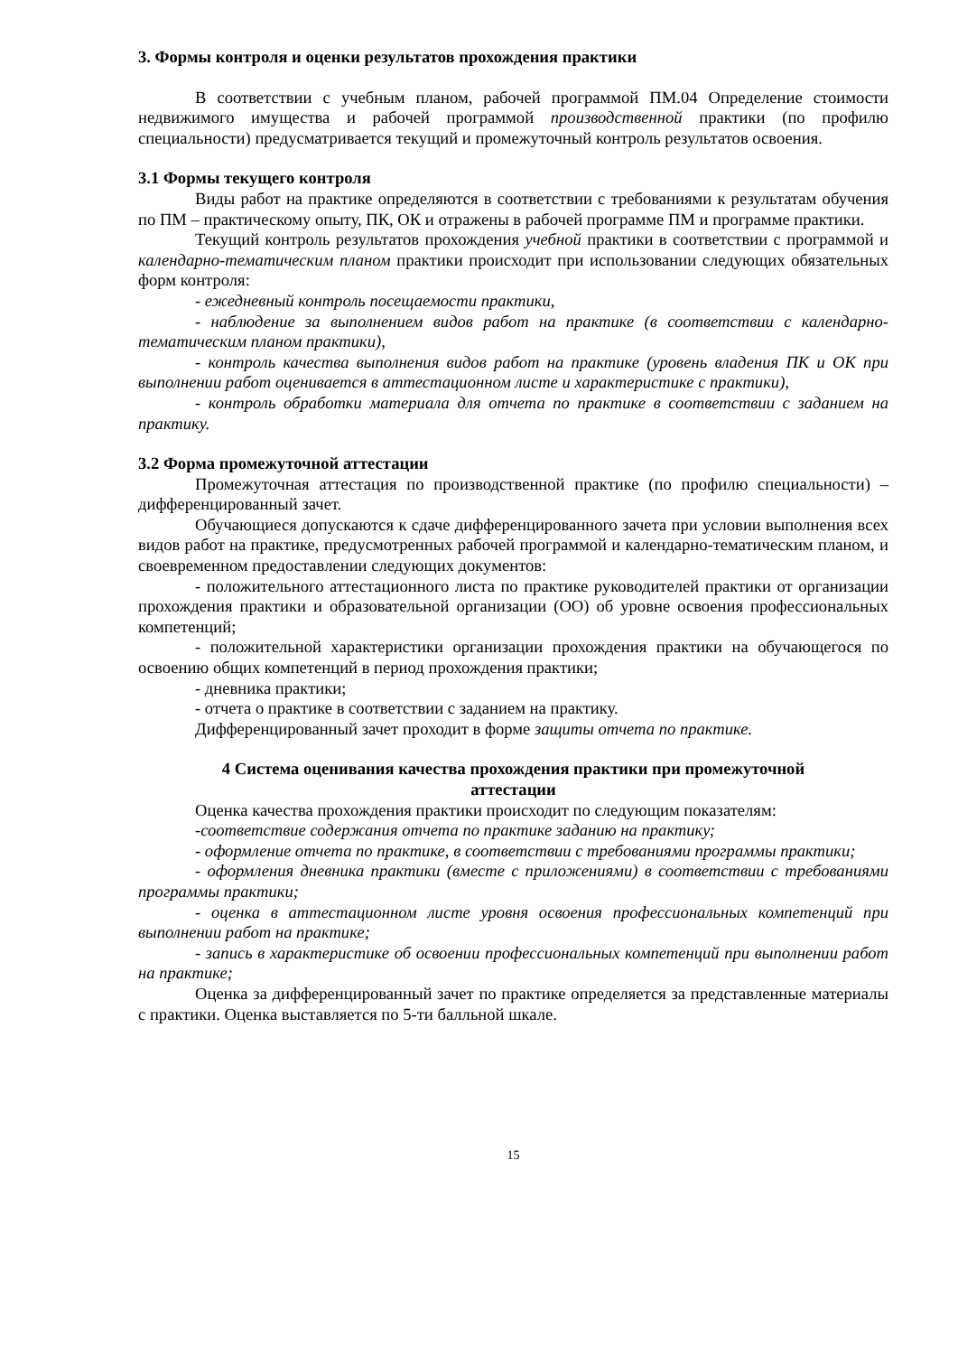3. Формы контроля и оценки результатов прохождения практики
В соответствии с учебным планом, рабочей программой ПМ.04 Определение стоимости недвижимого имущества и рабочей программой производственной практики (по профилю специальности) предусматривается текущий и промежуточный контроль результатов освоения.
3.1 Формы текущего контроля
Виды работ на практике определяются в соответствии с требованиями к результатам обучения по ПМ – практическому опыту, ПК, ОК и отражены в рабочей программе ПМ и программе практики.
Текущий контроль результатов прохождения учебной практики в соответствии с программой и календарно-тематическим планом практики происходит при использовании следующих обязательных форм контроля:
- ежедневный контроль посещаемости практики,
- наблюдение за выполнением видов работ на практике (в соответствии с календарно-тематическим планом практики),
- контроль качества выполнения видов работ на практике (уровень владения ПК и ОК при выполнении работ оценивается в аттестационном листе и характеристике с практики),
- контроль обработки материала для отчета по практике в соответствии с заданием на практику.
3.2 Форма промежуточной аттестации
Промежуточная аттестация по производственной практике (по профилю специальности) – дифференцированный зачет.
Обучающиеся допускаются к сдаче дифференцированного зачета при условии выполнения всех видов работ на практике, предусмотренных рабочей программой и календарно-тематическим планом, и своевременном предоставлении следующих документов:
- положительного аттестационного листа по практике руководителей практики от организации прохождения практики и образовательной организации (ОО) об уровне освоения профессиональных компетенций;
- положительной характеристики организации прохождения практики на обучающегося по освоению общих компетенций в период прохождения практики;
- дневника практики;
- отчета о практике в соответствии с заданием на практику.
Дифференцированный зачет проходит в форме защиты отчета по практике.
4 Система оценивания качества прохождения практики при промежуточной
аттестации
Оценка качества прохождения практики происходит по следующим показателям:
-соответствие содержания отчета по практике заданию на практику;
- оформление отчета по практике, в соответствии с требованиями программы практики;
- оформления дневника практики (вместе с приложениями) в соответствии с требованиями программы практики;
- оценка в аттестационном листе уровня освоения профессиональных компетенций при выполнении работ на практике;
- запись в характеристике об освоении профессиональных компетенций при выполнении работ на практике;
Оценка за дифференцированный зачет по практике определяется за представленные материалы с практики. Оценка выставляется по 5-ти балльной шкале.
15